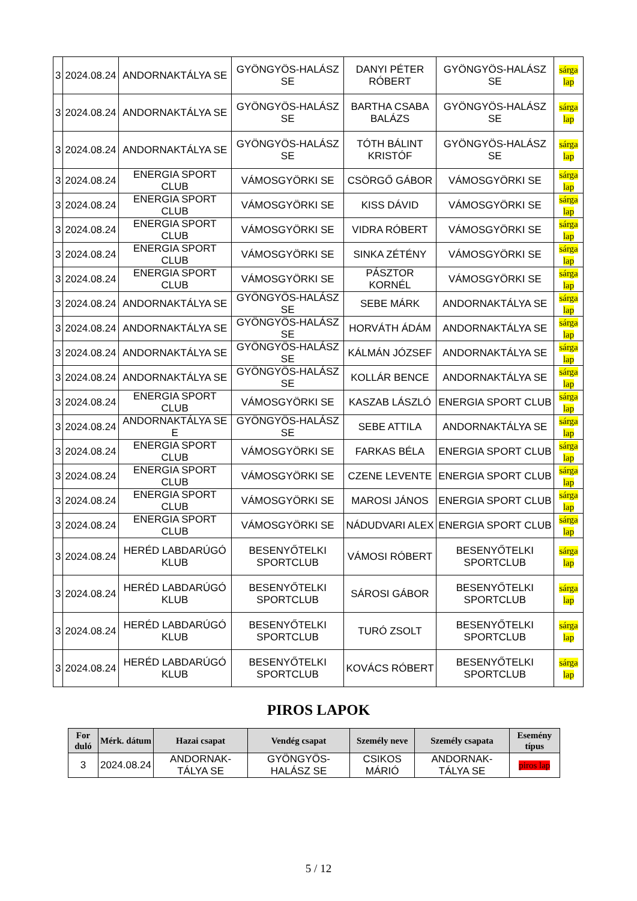| 3 | 2024.08.24 | ANDORNAKTÁLYA SE | GYÖNGYÖS-HALÁSZ SE | DANYI PÉTER RÓBERT | GYÖNGYÖS-HALÁSZ SE | sárga lap |
| 3 | 2024.08.24 | ANDORNAKTÁLYA SE | GYÖNGYÖS-HALÁSZ SE | BARTHA CSABA BALÁZS | GYÖNGYÖS-HALÁSZ SE | sárga lap |
| 3 | 2024.08.24 | ANDORNAKTÁLYA SE | GYÖNGYÖS-HALÁSZ SE | TÓTH BÁLINT KRISTÓF | GYÖNGYÖS-HALÁSZ SE | sárga lap |
| 3 | 2024.08.24 | ENERGIA SPORT CLUB | VÁMOSGYÖRKI SE | CSÖRGŐ GÁBOR | VÁMOSGYÖRKI SE | sárga lap |
| 3 | 2024.08.24 | ENERGIA SPORT CLUB | VÁMOSGYÖRKI SE | KISS DÁVID | VÁMOSGYÖRKI SE | sárga lap |
| 3 | 2024.08.24 | ENERGIA SPORT CLUB | VÁMOSGYÖRKI SE | VIDRA RÓBERT | VÁMOSGYÖRKI SE | sárga lap |
| 3 | 2024.08.24 | ENERGIA SPORT CLUB | VÁMOSGYÖRKI SE | SINKA ZÉTÉNY | VÁMOSGYÖRKI SE | sárga lap |
| 3 | 2024.08.24 | ENERGIA SPORT CLUB | VÁMOSGYÖRKI SE | PÁSZTOR KORNÉL | VÁMOSGYÖRKI SE | sárga lap |
| 3 | 2024.08.24 | ANDORNAKTÁLYA SE | GYÖNGYÖS-HALÁSZ SE | SEBE MÁRK | ANDORNAKTÁLYA SE | sárga lap |
| 3 | 2024.08.24 | ANDORNAKTÁLYA SE | GYÖNGYÖS-HALÁSZ SE | HORVÁTH ÁDÁM | ANDORNAKTÁLYA SE | sárga lap |
| 3 | 2024.08.24 | ANDORNAKTÁLYA SE | GYÖNGYÖS-HALÁSZ SE | KÁLMÁN JÓZSEF | ANDORNAKTÁLYA SE | sárga lap |
| 3 | 2024.08.24 | ANDORNAKTÁLYA SE | GYÖNGYÖS-HALÁSZ SE | KOLLÁR BENCE | ANDORNAKTÁLYA SE | sárga lap |
| 3 | 2024.08.24 | ENERGIA SPORT CLUB | VÁMOSGYÖRKI SE | KASZAB LÁSZLÓ | ENERGIA SPORT CLUB | sárga lap |
| 3 | 2024.08.24 | ANDORNAKTÁLYA SE E | GYÖNGYÖS-HALÁSZ SE | SEBE ATTILA | ANDORNAKTÁLYA SE | sárga lap |
| 3 | 2024.08.24 | ENERGIA SPORT CLUB | VÁMOSGYÖRKI SE | FARKAS BÉLA | ENERGIA SPORT CLUB | sárga lap |
| 3 | 2024.08.24 | ENERGIA SPORT CLUB | VÁMOSGYÖRKI SE | CZENE LEVENTE | ENERGIA SPORT CLUB | sárga lap |
| 3 | 2024.08.24 | ENERGIA SPORT CLUB | VÁMOSGYÖRKI SE | MAROSI JÁNOS | ENERGIA SPORT CLUB | sárga lap |
| 3 | 2024.08.24 | ENERGIA SPORT CLUB | VÁMOSGYÖRKI SE | NÁDUDVARI ALEX | ENERGIA SPORT CLUB | sárga lap |
| 3 | 2024.08.24 | HERÉD LABDARÚGÓ KLUB | BESENYŐTELKI SPORTCLUB | VÁMOSI RÓBERT | BESENYŐTELKI SPORTCLUB | sárga lap |
| 3 | 2024.08.24 | HERÉD LABDARÚGÓ KLUB | BESENYŐTELKI SPORTCLUB | SÁROSI GÁBOR | BESENYŐTELKI SPORTCLUB | sárga lap |
| 3 | 2024.08.24 | HERÉD LABDARÚGÓ KLUB | BESENYŐTELKI SPORTCLUB | TURÓ ZSOLT | BESENYŐTELKI SPORTCLUB | sárga lap |
| 3 | 2024.08.24 | HERÉD LABDARÚGÓ KLUB | BESENYŐTELKI SPORTCLUB | KOVÁCS RÓBERT | BESENYŐTELKI SPORTCLUB | sárga lap |
PIROS LAPOK
| For duló | Mérk. dátum | Hazai csapat | Vendég csapat | Személy neve | Személy csapata | Esemény típus |
| --- | --- | --- | --- | --- | --- | --- |
| 3 | 2024.08.24 | ANDORNAK-TÁLYA SE | GYÖNGYÖS-HALÁSZ SE | CSIKOS MÁRIÓ | ANDORNAK-TÁLYA SE | piros lap |
5 / 12